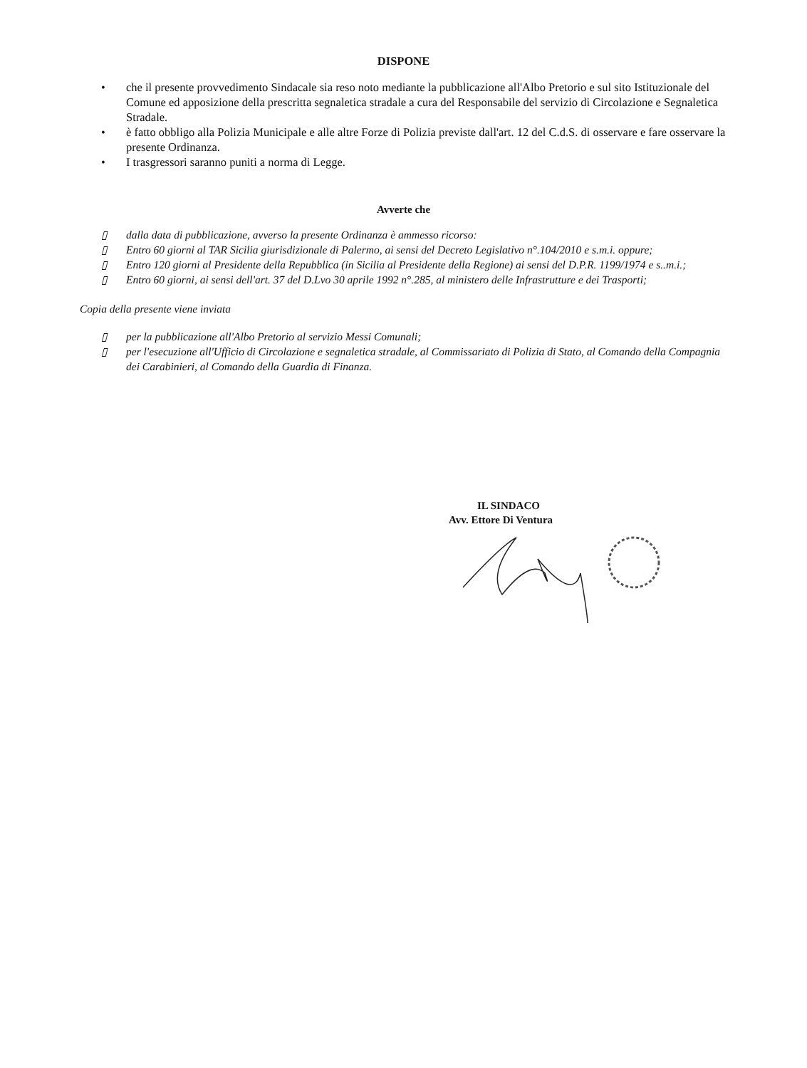DISPONE
• che il presente provvedimento Sindacale sia reso noto mediante la pubblicazione all'Albo Pretorio e sul sito Istituzionale del Comune ed apposizione della prescritta segnaletica stradale a cura del Responsabile del servizio di Circolazione e Segnaletica Stradale.
• è fatto obbligo alla Polizia Municipale e alle altre Forze di Polizia previste dall'art. 12 del C.d.S. di osservare e fare osservare la presente Ordinanza.
• I trasgressori saranno puniti a norma di Legge.
Avverte che
▯ dalla data di pubblicazione, avverso la presente Ordinanza è ammesso ricorso:
▯ Entro 60 giorni al TAR Sicilia giurisdizionale di Palermo, ai sensi del Decreto Legislativo n°.104/2010 e s.m.i. oppure;
▯ Entro 120 giorni al Presidente della Repubblica (in Sicilia al Presidente della Regione) ai sensi del D.P.R. 1199/1974 e s..m.i.;
▯ Entro 60 giorni, ai sensi dell'art. 37 del D.Lvo 30 aprile 1992 n°.285, al ministero delle Infrastrutture e dei Trasporti;
Copia della presente viene inviata
▯ per la pubblicazione all'Albo Pretorio al servizio Messi Comunali;
▯ per l'esecuzione all'Ufficio di Circolazione e segnaletica stradale, al Commissariato di Polizia di Stato, al Comando della Compagnia dei Carabinieri, al Comando della Guardia di Finanza.
IL SINDACO
Avv. Ettore Di Ventura